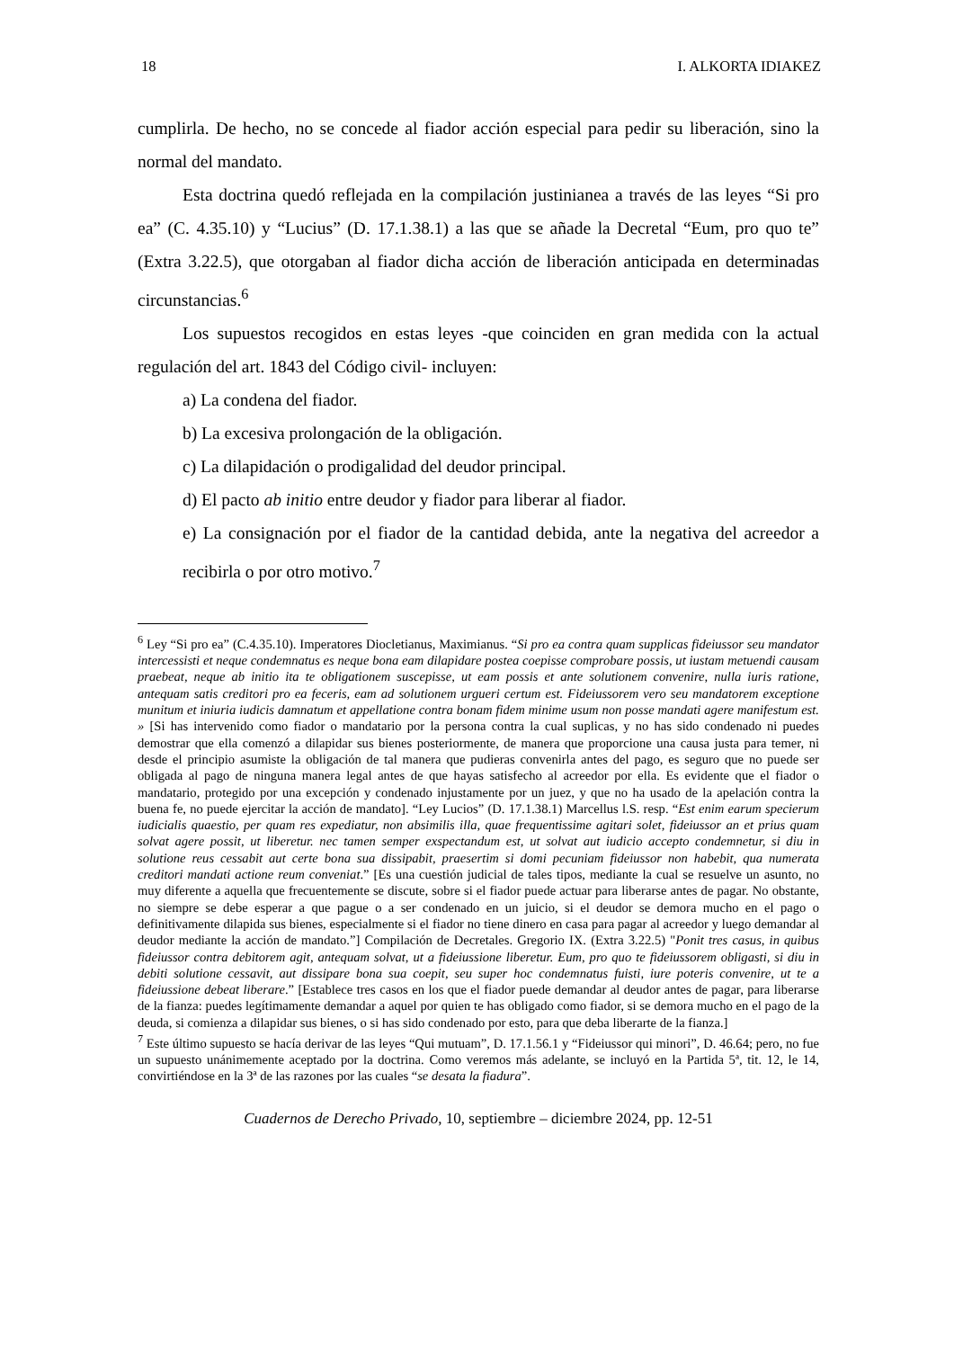18 I. ALKORTA IDIAKEZ
cumplirla. De hecho, no se concede al fiador acción especial para pedir su liberación, sino la normal del mandato.
Esta doctrina quedó reflejada en la compilación justinianea a través de las leyes “Si pro ea” (C. 4.35.10) y “Lucius” (D. 17.1.38.1) a las que se añade la Decretal “Eum, pro quo te” (Extra 3.22.5), que otorgaban al fiador dicha acción de liberación anticipada en determinadas circunstancias.<sup>6</sup>
Los supuestos recogidos en estas leyes -que coinciden en gran medida con la actual regulación del art. 1843 del Código civil- incluyen:
a) La condena del fiador.
b) La excesiva prolongación de la obligación.
c) La dilapidación o prodigalidad del deudor principal.
d) El pacto ab initio entre deudor y fiador para liberar al fiador.
e) La consignación por el fiador de la cantidad debida, ante la negativa del acreedor a recibirla o por otro motivo.<sup>7</sup>
<sup>6</sup> Ley “Si pro ea” (C.4.35.10). Imperatores Diocletianus, Maximianus. “Si pro ea contra quam supplicas fideiussor seu mandator intercessisti et neque condemnatus es neque bona eam dilapidare postea coepisse comprobare possis, ut iustam metuendi causam praebeat, neque ab initio ita te obligationem suscepisse, ut eam possis et ante solutionem convenire, nulla iuris ratione, antequam satis creditori pro ea feceris, eam ad solutionem urgueri certum est. Fideiussorem vero seu mandatorem exceptione munitum et iniuria iudicis damnatum et appellatione contra bonam fidem minime usum non posse mandati agere manifestum est. » [Si has intervenido como fiador o mandatario por la persona contra la cual suplicas, y no has sido condenado ni puedes demostrar que ella comenzó a dilapidar sus bienes posteriormente, de manera que proporcione una causa justa para temer, ni desde el principio asumiste la obligación de tal manera que pudieras convenirla antes del pago, es seguro que no puede ser obligada al pago de ninguna manera legal antes de que hayas satisfecho al acreedor por ella. Es evidente que el fiador o mandatario, protegido por una excepción y condenado injustamente por un juez, y que no ha usado de la apelación contra la buena fe, no puede ejercitar la acción de mandato]. “Ley Lucios” (D. 17.1.38.1) Marcellus l.S. resp. “Est enim earum specierum iudicialis quaestio, per quam res expediatur, non absimilis illa, quae frequentissime agitari solet, fideiussor an et prius quam solvat agere possit, ut liberetur. nec tamen semper exspectandum est, ut solvat aut iudicio accepto condemnetur, si diu in solutione reus cessabit aut certe bona sua dissipabit, praesertim si domi pecuniam fideiussor non habebit, qua numerata creditori mandati actione reum conveniat.” [Es una cuestión judicial de tales tipos, mediante la cual se resuelve un asunto, no muy diferente a aquella que frecuentemente se discute, sobre si el fiador puede actuar para liberarse antes de pagar. No obstante, no siempre se debe esperar a que pague o a ser condenado en un juicio, si el deudor se demora mucho en el pago o definitivamente dilapida sus bienes, especialmente si el fiador no tiene dinero en casa para pagar al acreedor y luego demandar al deudor mediante la acción de mandato.”] Compilación de Decretales. Gregorio IX. (Extra 3.22.5) "Ponit tres casus, in quibus fideiussor contra debitorem agit, antequam solvat, ut a fideiussione liberetur. Eum, pro quo te fideiussorem obligasti, si diu in debiti solutione cessavit, aut dissipare bona sua coepit, seu super hoc condemnatus fuisti, iure poteris convenire, ut te a fideiussione debeat liberare.” [Establece tres casos en los que el fiador puede demandar al deudor antes de pagar, para liberarse de la fianza: puedes legítimamente demandar a aquel por quien te has obligado como fiador, si se demora mucho en el pago de la deuda, si comienza a dilapidar sus bienes, o si has sido condenado por esto, para que deba liberarte de la fianza.]
<sup>7</sup> Este último supuesto se hacía derivar de las leyes “Qui mutuam”, D. 17.1.56.1 y “Fideiussor qui minori”, D. 46.64; pero, no fue un supuesto unánimemente aceptado por la doctrina. Como veremos más adelante, se incluyó en la Partida 5ª, tit. 12, le 14, convirtiéndose en la 3ª de las razones por las cuales “se desata la fiadura”.
Cuadernos de Derecho Privado, 10, septiembre – diciembre 2024, pp. 12-51